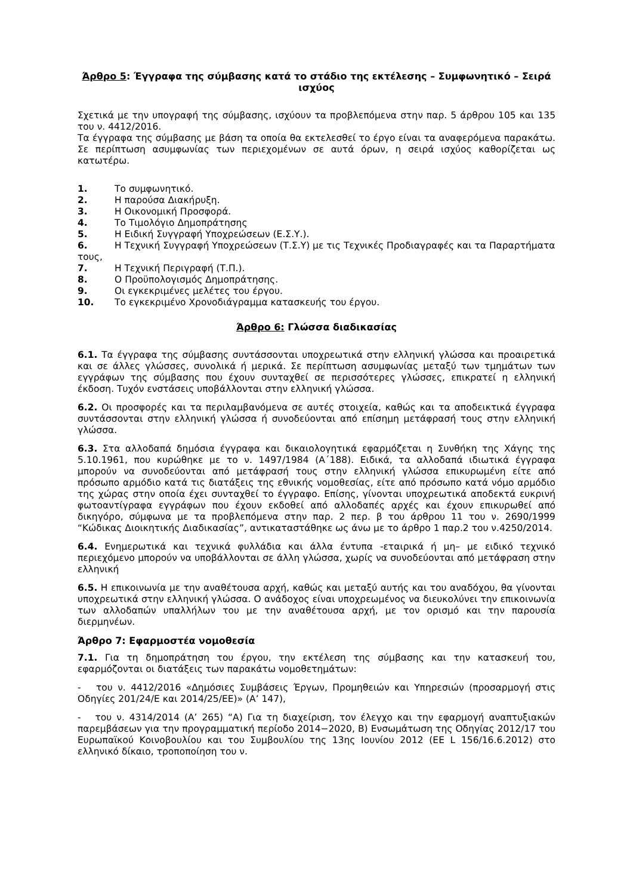Άρθρο 5: Έγγραφα της σύμβασης κατά το στάδιο της εκτέλεσης – Συμφωνητικό – Σειρά ισχύος
Σχετικά με την υπογραφή της σύμβασης, ισχύουν τα προβλεπόμενα στην παρ. 5 άρθρου 105 και 135 του ν. 4412/2016.
Τα έγγραφα της σύμβασης με βάση τα οποία θα εκτελεσθεί το έργο είναι τα αναφερόμενα παρακάτω. Σε περίπτωση ασυμφωνίας των περιεχομένων σε αυτά όρων, η σειρά ισχύος καθορίζεται ως κατωτέρω.
1. Το συμφωνητικό.
2. Η παρούσα Διακήρυξη.
3. Η Οικονομική Προσφορά.
4. Το Τιμολόγιο Δημοπράτησης
5. Η Ειδική Συγγραφή Υποχρεώσεων (Ε.Σ.Υ.).
6. Η Τεχνική Συγγραφή Υποχρεώσεων (Τ.Σ.Υ) με τις Τεχνικές Προδιαγραφές και τα Παραρτήματα τους,
7. Η Τεχνική Περιγραφή (Τ.Π.).
8. Ο Προϋπολογισμός Δημοπράτησης.
9. Οι εγκεκριμένες μελέτες του έργου.
10. Το εγκεκριμένο Χρονοδιάγραμμα κατασκευής του έργου.
Άρθρο 6: Γλώσσα διαδικασίας
6.1. Τα έγγραφα της σύμβασης συντάσσονται υποχρεωτικά στην ελληνική γλώσσα και προαιρετικά και σε άλλες γλώσσες, συνολικά ή μερικά. Σε περίπτωση ασυμφωνίας μεταξύ των τμημάτων των εγγράφων της σύμβασης που έχουν συνταχθεί σε περισσότερες γλώσσες, επικρατεί η ελληνική έκδοση. Τυχόν ενστάσεις υποβάλλονται στην ελληνική γλώσσα.
6.2. Οι προσφορές και τα περιλαμβανόμενα σε αυτές στοιχεία, καθώς και τα αποδεικτικά έγγραφα συντάσσονται στην ελληνική γλώσσα ή συνοδεύονται από επίσημη μετάφρασή τους στην ελληνική γλώσσα.
6.3. Στα αλλοδαπά δημόσια έγγραφα και δικαιολογητικά εφαρμόζεται η Συνθήκη της Χάγης της 5.10.1961, που κυρώθηκε με το ν. 1497/1984 (Α΄188). Ειδικά, τα αλλοδαπά ιδιωτικά έγγραφα μπορούν να συνοδεύονται από μετάφρασή τους στην ελληνική γλώσσα επικυρωμένη είτε από πρόσωπο αρμόδιο κατά τις διατάξεις της εθνικής νομοθεσίας, είτε από πρόσωπο κατά νόμο αρμόδιο της χώρας στην οποία έχει συνταχθεί το έγγραφο. Επίσης, γίνονται υποχρεωτικά αποδεκτά ευκρινή φωτοαντίγραφα εγγράφων που έχουν εκδοθεί από αλλοδαπές αρχές και έχουν επικυρωθεί από δικηγόρο, σύμφωνα με τα προβλεπόμενα στην παρ. 2 περ. β του άρθρου 11 του ν. 2690/1999 “Κώδικας Διοικητικής Διαδικασίας”, αντικαταστάθηκε ως άνω με το άρθρο 1 παρ.2 του ν.4250/2014.
6.4. Ενημερωτικά και τεχνικά φυλλάδια και άλλα έντυπα -εταιρικά ή μη– με ειδικό τεχνικό περιεχόμενο μπορούν να υποβάλλονται σε άλλη γλώσσα, χωρίς να συνοδεύονται από μετάφραση στην ελληνική
6.5. Η επικοινωνία με την αναθέτουσα αρχή, καθώς και μεταξύ αυτής και του αναδόχου, θα γίνονται υποχρεωτικά στην ελληνική γλώσσα. Ο ανάδοχος είναι υποχρεωμένος να διευκολύνει την επικοινωνία των αλλοδαπών υπαλλήλων του με την αναθέτουσα αρχή, με τον ορισμό και την παρουσία διερμηνέων.
Άρθρο 7: Εφαρμοστέα νομοθεσία
7.1. Για τη δημοπράτηση του έργου, την εκτέλεση της σύμβασης και την κατασκευή του, εφαρμόζονται οι διατάξεις των παρακάτω νομοθετημάτων:
- του ν. 4412/2016 «Δημόσιες Συμβάσεις Έργων, Προμηθειών και Υπηρεσιών (προσαρμογή στις Οδηγίες 201/24/Ε και 2014/25/ΕΕ)» (Α’ 147),
- του ν. 4314/2014 (Α’ 265) “Α) Για τη διαχείριση, τον έλεγχο και την εφαρμογή αναπτυξιακών παρεμβάσεων για την προγραμματική περίοδο 2014−2020, Β) Ενσωμάτωση της Οδηγίας 2012/17 του Ευρωπαϊκού Κοινοβουλίου και του Συμβουλίου της 13ης Ιουνίου 2012 (ΕΕ L 156/16.6.2012) στο ελληνικό δίκαιο, τροποποίηση του ν.